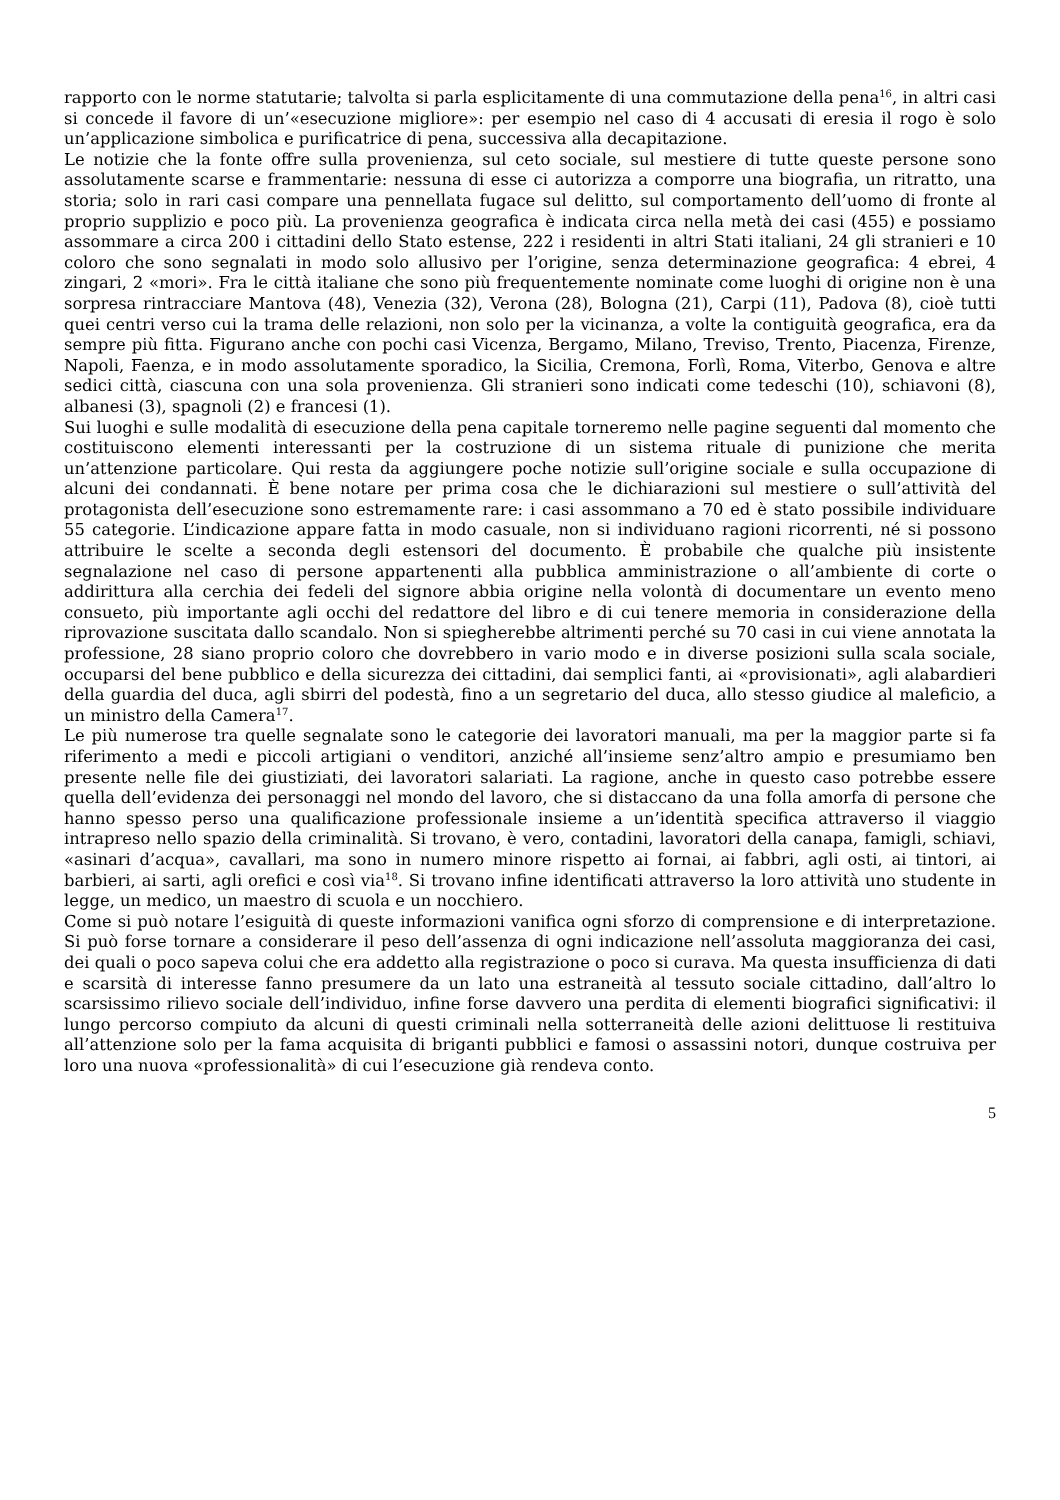rapporto con le norme statutarie; talvolta si parla esplicitamente di una commutazione della pena<sup>16</sup>, in altri casi si concede il favore di un’«esecuzione migliore»: per esempio nel caso di 4 accusati di eresia il rogo è solo un’applicazione simbolica e purificatrice di pena, successiva alla decapitazione.
Le notizie che la fonte offre sulla provenienza, sul ceto sociale, sul mestiere di tutte queste persone sono assolutamente scarse e frammentarie: nessuna di esse ci autorizza a comporre una biografia, un ritratto, una storia; solo in rari casi compare una pennellata fugace sul delitto, sul comportamento dell’uomo di fronte al proprio supplizio e poco più. La provenienza geografica è indicata circa nella metà dei casi (455) e possiamo assommare a circa 200 i cittadini dello Stato estense, 222 i residenti in altri Stati italiani, 24 gli stranieri e 10 coloro che sono segnalati in modo solo allusivo per l’origine, senza determinazione geografica: 4 ebrei, 4 zingari, 2 «mori». Fra le città italiane che sono più frequentemente nominate come luoghi di origine non è una sorpresa rintracciare Mantova (48), Venezia (32), Verona (28), Bologna (21), Carpi (11), Padova (8), cioè tutti quei centri verso cui la trama delle relazioni, non solo per la vicinanza, a volte la contiguità geografica, era da sempre più fitta. Figurano anche con pochi casi Vicenza, Bergamo, Milano, Treviso, Trento, Piacenza, Firenze, Napoli, Faenza, e in modo assolutamente sporadico, la Sicilia, Cremona, Forlì, Roma, Viterbo, Genova e altre sedici città, ciascuna con una sola provenienza. Gli stranieri sono indicati come tedeschi (10), schiavoni (8), albanesi (3), spagnoli (2) e francesi (1).
Sui luoghi e sulle modalità di esecuzione della pena capitale torneremo nelle pagine seguenti dal momento che costituiscono elementi interessanti per la costruzione di un sistema rituale di punizione che merita un’attenzione particolare. Qui resta da aggiungere poche notizie sull’origine sociale e sulla occupazione di alcuni dei condannati. È bene notare per prima cosa che le dichiarazioni sul mestiere o sull’attività del protagonista dell’esecuzione sono estremamente rare: i casi assommano a 70 ed è stato possibile individuare 55 categorie. L’indicazione appare fatta in modo casuale, non si individuano ragioni ricorrenti, né si possono attribuire le scelte a seconda degli estensori del documento. È probabile che qualche più insistente segnalazione nel caso di persone appartenenti alla pubblica amministrazione o all’ambiente di corte o addirittura alla cerchia dei fedeli del signore abbia origine nella volontà di documentare un evento meno consueto, più importante agli occhi del redattore del libro e di cui tenere memoria in considerazione della riprovazione suscitata dallo scandalo. Non si spiegherebbe altrimenti perché su 70 casi in cui viene annotata la professione, 28 siano proprio coloro che dovrebbero in vario modo e in diverse posizioni sulla scala sociale, occuparsi del bene pubblico e della sicurezza dei cittadini, dai semplici fanti, ai «provisionati», agli alabardieri della guardia del duca, agli sbirri del podestà, fino a un segretario del duca, allo stesso giudice al maleficio, a un ministro della Camera<sup>17</sup>.
Le più numerose tra quelle segnalate sono le categorie dei lavoratori manuali, ma per la maggior parte si fa riferimento a medi e piccoli artigiani o venditori, anziché all’insieme senz’altro ampio e presumiamo ben presente nelle file dei giustiziati, dei lavoratori salariati. La ragione, anche in questo caso potrebbe essere quella dell’evidenza dei personaggi nel mondo del lavoro, che si distaccano da una folla amorfa di persone che hanno spesso perso una qualificazione professionale insieme a un’identità specifica attraverso il viaggio intrapreso nello spazio della criminalità. Si trovano, è vero, contadini, lavoratori della canapa, famigli, schiavi, «asinari d’acqua», cavallari, ma sono in numero minore rispetto ai fornai, ai fabbri, agli osti, ai tintori, ai barbieri, ai sarti, agli orefici e così via<sup>18</sup>. Si trovano infine identificati attraverso la loro attività uno studente in legge, un medico, un maestro di scuola e un nocchiero.
Come si può notare l’esiguità di queste informazioni vanifica ogni sforzo di comprensione e di interpretazione. Si può forse tornare a considerare il peso dell’assenza di ogni indicazione nell’assoluta maggioranza dei casi, dei quali o poco sapeva colui che era addetto alla registrazione o poco si curava. Ma questa insufficienza di dati e scarsità di interesse fanno presumere da un lato una estraneità al tessuto sociale cittadino, dall’altro lo scarsissimo rilievo sociale dell’individuo, infine forse davvero una perdita di elementi biografici significativi: il lungo percorso compiuto da alcuni di questi criminali nella sotterraneità delle azioni delittuose li restituiva all’attenzione solo per la fama acquisita di briganti pubblici e famosi o assassini notori, dunque costruiva per loro una nuova «professionalità» di cui l’esecuzione già rendeva conto.
5